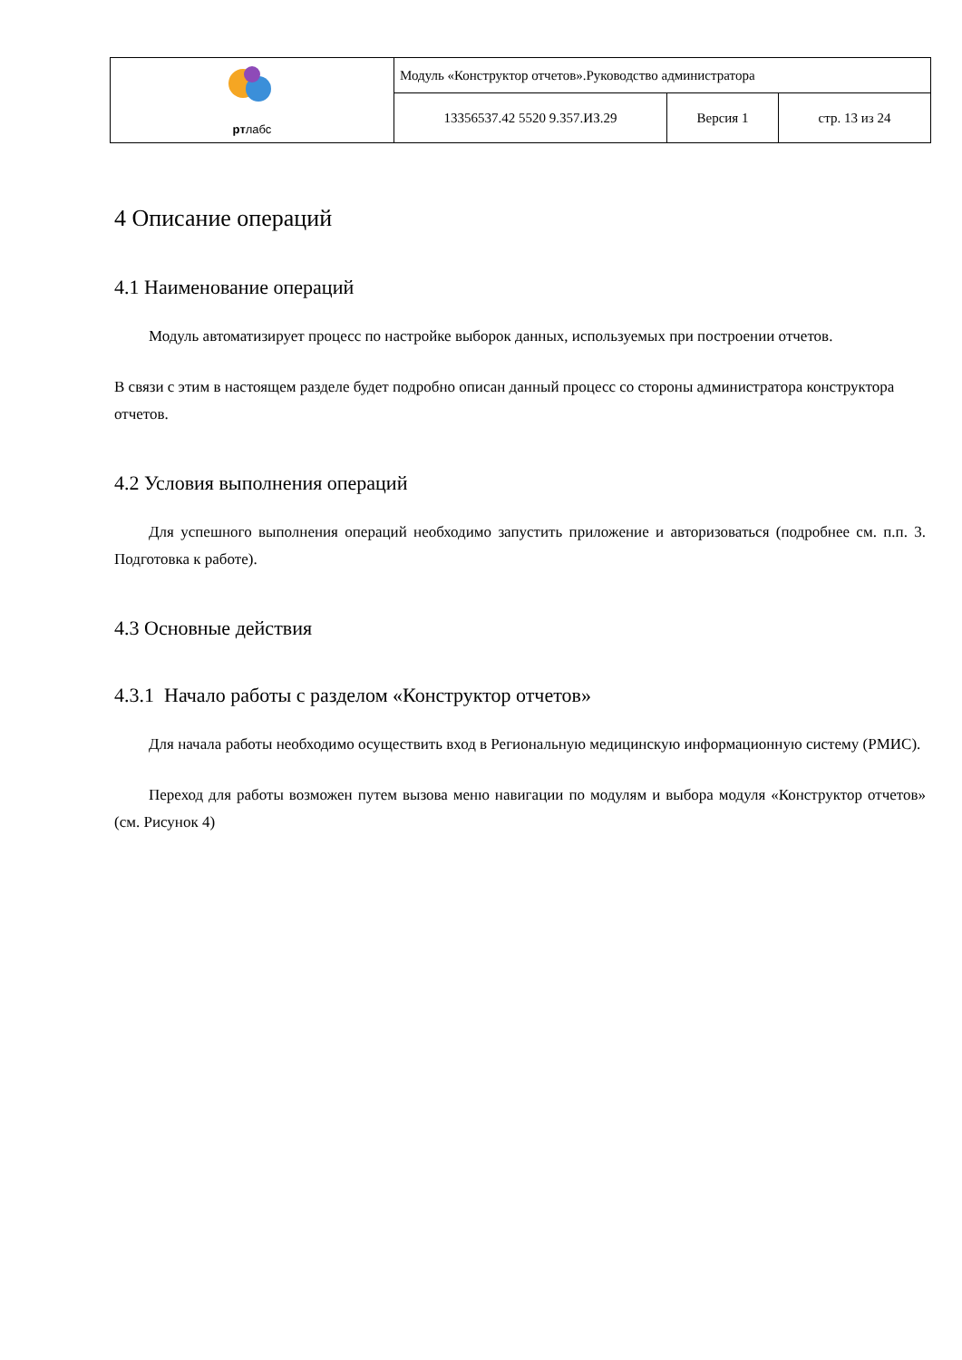| рт лабс | Модуль «Конструктор отчетов».Руководство администратора | | |
| | 13356537.42 5520 9.357.ИЗ.29 | Версия 1 | стр. 13 из 24 |
4 Описание операций
4.1 Наименование операций
Модуль автоматизирует процесс по настройке выборок данных, используемых при построении отчетов.
В связи с этим в настоящем разделе будет подробно описан данный процесс со стороны администратора конструктора отчетов.
4.2 Условия выполнения операций
Для успешного выполнения операций необходимо запустить приложение и авторизоваться (подробнее см. п.п. 3. Подготовка к работе).
4.3 Основные действия
4.3.1 Начало работы с разделом «Конструктор отчетов»
Для начала работы необходимо осуществить вход в Региональную медицинскую информационную систему (РМИС).
Переход для работы возможен путем вызова меню навигации по модулям и выбора модуля «Конструктор отчетов» (см. Рисунок 4)